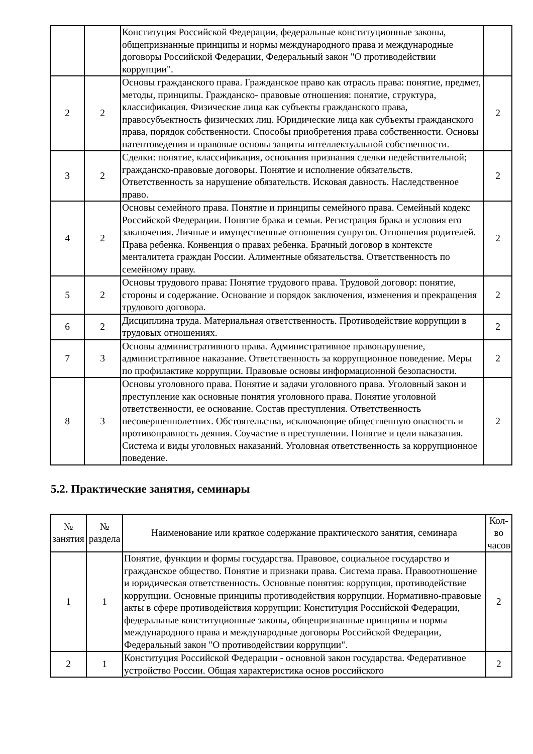| | | Конституция Российской Федерации, федеральные конституционные законы, общепризнанные принципы и нормы международного права и международные договоры Российской Федерации, Федеральный закон "О противодействии коррупции". | |
| 2 | 2 | Основы гражданского права. Гражданское право как отрасль права: понятие, предмет, методы, принципы. Гражданско- правовые отношения: понятие, структура, классификация. Физические лица как субъекты гражданского права, правосубъектность физических лиц. Юридические лица как субъекты гражданского права, порядок собственности. Способы приобретения права собственности. Основы патентоведения и правовые основы защиты интеллектуальной собственности. | 2 |
| 3 | 2 | Сделки: понятие, классификация, основания признания сделки недействительной; гражданско-правовые договоры. Понятие и исполнение обязательств. Ответственность за нарушение обязательств. Исковая давность. Наследственное право. | 2 |
| 4 | 2 | Основы семейного права. Понятие и принципы семейного права. Семейный кодекс Российской Федерации. Понятие брака и семьи. Регистрация брака и условия его заключения. Личные и имущественные отношения супругов. Отношения родителей. Права ребенка. Конвенция о правах ребенка. Брачный договор в контексте менталитета граждан России. Алиментные обязательства. Ответственность по семейному праву. | 2 |
| 5 | 2 | Основы трудового права: Понятие трудового права. Трудовой договор: понятие, стороны и содержание. Основание и порядок заключения, изменения и прекращения трудового договора. | 2 |
| 6 | 2 | Дисциплина труда. Материальная ответственность. Противодействие коррупции в трудовых отношениях. | 2 |
| 7 | 3 | Основы административного права. Административное правонарушение, административное наказание. Ответственность за коррупционное поведение. Меры по профилактике коррупции. Правовые основы информационной безопасности. | 2 |
| 8 | 3 | Основы уголовного права. Понятие и задачи уголовного права. Уголовный закон и преступление как основные понятия уголовного права. Понятие уголовной ответственности, ее основание. Состав преступления. Ответственность несовершеннолетних. Обстоятельства, исключающие общественную опасность и противоправность деяния. Соучастие в преступлении. Понятие и цели наказания. Система и виды уголовных наказаний. Уголовная ответственность за коррупционное поведение. | 2 |
5.2. Практические занятия, семинары
| № занятия | № раздела | Наименование или краткое содержание практического занятия, семинара | Кол-во часов |
| --- | --- | --- | --- |
| 1 | 1 | Понятие, функции и формы государства. Правовое, социальное государство и гражданское общество. Понятие и признаки права. Система права. Правоотношение и юридическая ответственность. Основные понятия: коррупция, противодействие коррупции. Основные принципы противодействия коррупции. Нормативно-правовые акты в сфере противодействия коррупции: Конституция Российской Федерации, федеральные конституционные законы, общепризнанные принципы и нормы международного права и международные договоры Российской Федерации, Федеральный закон "О противодействии коррупции". | 2 |
| 2 | 1 | Конституция Российской Федерации - основной закон государства. Федеративное устройство России. Общая характеристика основ российского | 2 |